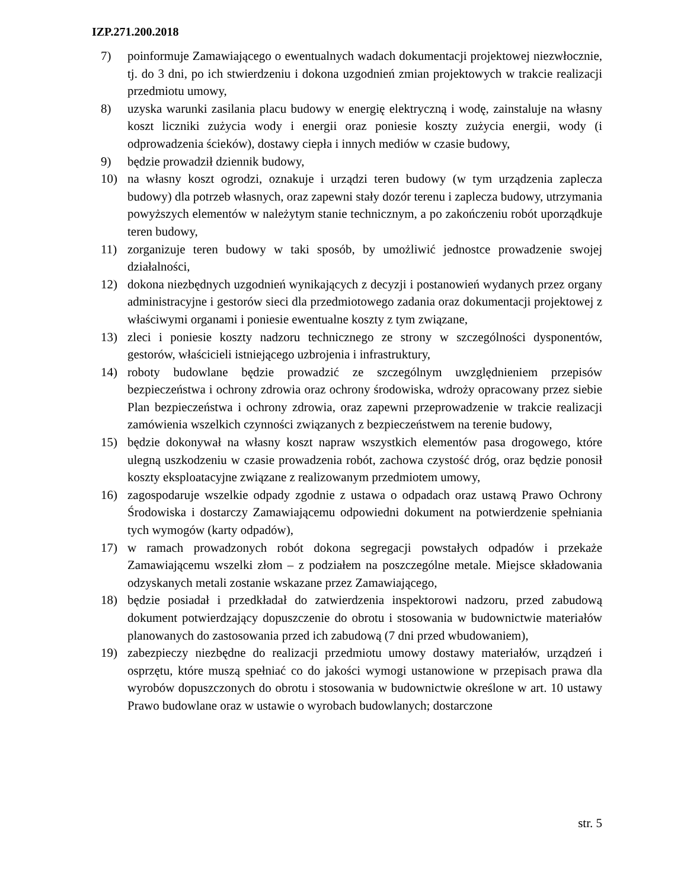IZP.271.200.2018
7) poinformuje Zamawiającego o ewentualnych wadach dokumentacji projektowej niezwłocznie, tj. do 3 dni, po ich stwierdzeniu i dokona uzgodnień zmian projektowych w trakcie realizacji przedmiotu umowy,
8) uzyska warunki zasilania placu budowy w energię elektryczną i wodę, zainstaluje na własny koszt liczniki zużycia wody i energii oraz poniesie koszty zużycia energii, wody (i odprowadzenia ścieków), dostawy ciepła i innych mediów w czasie budowy,
9) będzie prowadził dziennik budowy,
10) na własny koszt ogrodzi, oznakuje i urządzi teren budowy (w tym urządzenia zaplecza budowy) dla potrzeb własnych, oraz zapewni stały dozór terenu i zaplecza budowy, utrzymania powyższych elementów w należytym stanie technicznym, a po zakończeniu robót uporządkuje teren budowy,
11) zorganizuje teren budowy w taki sposób, by umożliwić jednostce prowadzenie swojej działalności,
12) dokona niezbędnych uzgodnień wynikających z decyzji i postanowień wydanych przez organy administracyjne i gestorów sieci dla przedmiotowego zadania oraz dokumentacji projektowej z właściwymi organami i poniesie ewentualne koszty z tym związane,
13) zleci i poniesie koszty nadzoru technicznego ze strony w szczególności dysponentów, gestorów, właścicieli istniejącego uzbrojenia i infrastruktury,
14) roboty budowlane będzie prowadzić ze szczególnym uwzględnieniem przepisów bezpieczeństwa i ochrony zdrowia oraz ochrony środowiska, wdroży opracowany przez siebie Plan bezpieczeństwa i ochrony zdrowia, oraz zapewni przeprowadzenie w trakcie realizacji zamówienia wszelkich czynności związanych z bezpieczeństwem na terenie budowy,
15) będzie dokonywał na własny koszt napraw wszystkich elementów pasa drogowego, które ulegną uszkodzeniu w czasie prowadzenia robót, zachowa czystość dróg, oraz będzie ponosił koszty eksploatacyjne związane z realizowanym przedmiotem umowy,
16) zagospodaruje wszelkie odpady zgodnie z ustawa o odpadach oraz ustawą Prawo Ochrony Środowiska i dostarczy Zamawiającemu odpowiedni dokument na potwierdzenie spełniania tych wymogów (karty odpadów),
17) w ramach prowadzonych robót dokona segregacji powstałych odpadów i przekaże Zamawiającemu wszelki złom – z podziałem na poszczególne metale. Miejsce składowania odzyskanych metali zostanie wskazane przez Zamawiającego,
18) będzie posiadał i przedkładał do zatwierdzenia inspektorowi nadzoru, przed zabudową dokument potwierdzający dopuszczenie do obrotu i stosowania w budownictwie materiałów planowanych do zastosowania przed ich zabudową (7 dni przed wbudowaniem),
19) zabezpieczy niezbędne do realizacji przedmiotu umowy dostawy materiałów, urządzeń i osprzętu, które muszą spełniać co do jakości wymogi ustanowione w przepisach prawa dla wyrobów dopuszczonych do obrotu i stosowania w budownictwie określone w art. 10 ustawy Prawo budowlane oraz w ustawie o wyrobach budowlanych; dostarczone
str. 5